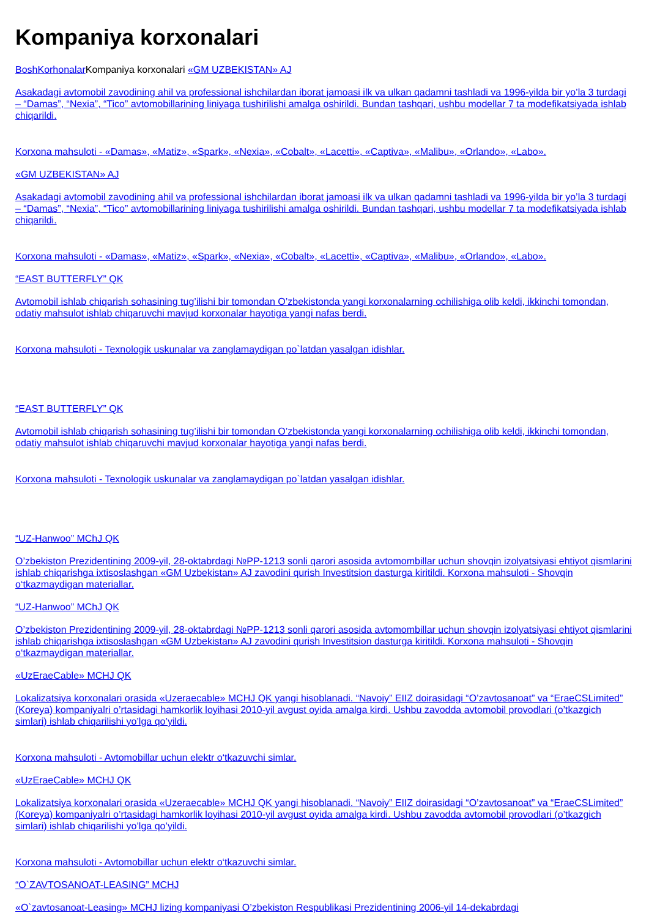Kompaniya korxonalari
Bosh Korhonalar Kompaniya korxonalari «GM UZBEKISTAN» AJ
Asakadagi avtomobil zavodining ahil va professional ishchilardan iborat jamoasi ilk va ulkan qadamni tashladi va 1996-yilda bir yo’la 3 turdagi – “Damas”, “Nexia”, “Tico” avtomobillarining liniyaga tushirilishi amalga oshirildi. Bundan tashqari, ushbu modellar 7 ta modefikatsiyada ishlab chiqarildi.
Korxona mahsuloti - «Damas», «Matiz», «Spark», «Nexia», «Cobalt», «Lacetti», «Captiva», «Malibu», «Orlando», «Labo».
«GM UZBEKISTAN» AJ
Asakadagi avtomobil zavodining ahil va professional ishchilardan iborat jamoasi ilk va ulkan qadamni tashladi va 1996-yilda bir yo’la 3 turdagi – “Damas”, “Nexia”, “Tico” avtomobillarining liniyaga tushirilishi amalga oshirildi. Bundan tashqari, ushbu modellar 7 ta modefikatsiyada ishlab chiqarildi.
Korxona mahsuloti - «Damas», «Matiz», «Spark», «Nexia», «Cobalt», «Lacetti», «Captiva», «Malibu», «Orlando», «Labo».
“EAST BUTTERFLY” QK
Avtomobil ishlab chiqarish sohasining tug’ilishi bir tomondan O’zbekistonda yangi korxonalarning ochilishiga olib keldi, ikkinchi tomondan, odatiy mahsulot ishlab chiqaruvchi mavjud korxonalar hayotiga yangi nafas berdi.
Korxona mahsuloti - Texnologik uskunalar va zanglamaydigan po`latdan yasalgan idishlar.
“EAST BUTTERFLY” QK
Avtomobil ishlab chiqarish sohasining tug’ilishi bir tomondan O’zbekistonda yangi korxonalarning ochilishiga olib keldi, ikkinchi tomondan, odatiy mahsulot ishlab chiqaruvchi mavjud korxonalar hayotiga yangi nafas berdi.
Korxona mahsuloti - Texnologik uskunalar va zanglamaydigan po`latdan yasalgan idishlar.
“UZ-Hanwoo” MChJ QK
O’zbekiston Prezidentining 2009-yil, 28-oktabrdagi №PP-1213 sonli qarori asosida avtomombillar uchun shovqin izolyatsiyasi ehtiyot qismlarini ishlab chiqarishga ixtisoslashgan «GM Uzbekistan» AJ zavodini qurish Investitsion dasturga kiritildi. Korxona mahsuloti - Shovqin o‘tkazmaydigan materiallar.
“UZ-Hanwoo” MChJ QK
O’zbekiston Prezidentining 2009-yil, 28-oktabrdagi №PP-1213 sonli qarori asosida avtomombillar uchun shovqin izolyatsiyasi ehtiyot qismlarini ishlab chiqarishga ixtisoslashgan «GM Uzbekistan» AJ zavodini qurish Investitsion dasturga kiritildi. Korxona mahsuloti - Shovqin o‘tkazmaydigan materiallar.
«UzEraeCable» MCHJ QK
Lokalizatsiya korxonalari orasida «Uzeraecable» MCHJ QK yangi hisoblanadi. “Navoiy” EIIZ doirasidagi “O’zavtosanoat” va “EraeCSLimited” (Koreya) kompaniyalri o’rtasidagi hamkorlik loyihasi 2010-yil avgust oyida amalga kirdi. Ushbu zavodda avtomobil provodlari (o’tkazgich simlari) ishlab chiqarilishi yo’lga qo’yildi.
Korxona mahsuloti - Avtomobillar uchun elektr o‘tkazuvchi simlar.
«UzEraeCable» MCHJ QK
Lokalizatsiya korxonalari orasida «Uzeraecable» MCHJ QK yangi hisoblanadi. “Navoiy” EIIZ doirasidagi “O’zavtosanoat” va “EraeCSLimited” (Koreya) kompaniyalri o’rtasidagi hamkorlik loyihasi 2010-yil avgust oyida amalga kirdi. Ushbu zavodda avtomobil provodlari (o’tkazgich simlari) ishlab chiqarilishi yo’lga qo’yildi.
Korxona mahsuloti - Avtomobillar uchun elektr o‘tkazuvchi simlar.
“O`ZAVTOSANOAT-LEASING” MCHJ
«O`zavtosanoat-Leasing» MCHJ lizing kompaniyasi O’zbekiston Respublikasi Prezidentining 2006-yil 14-dekabrdagi